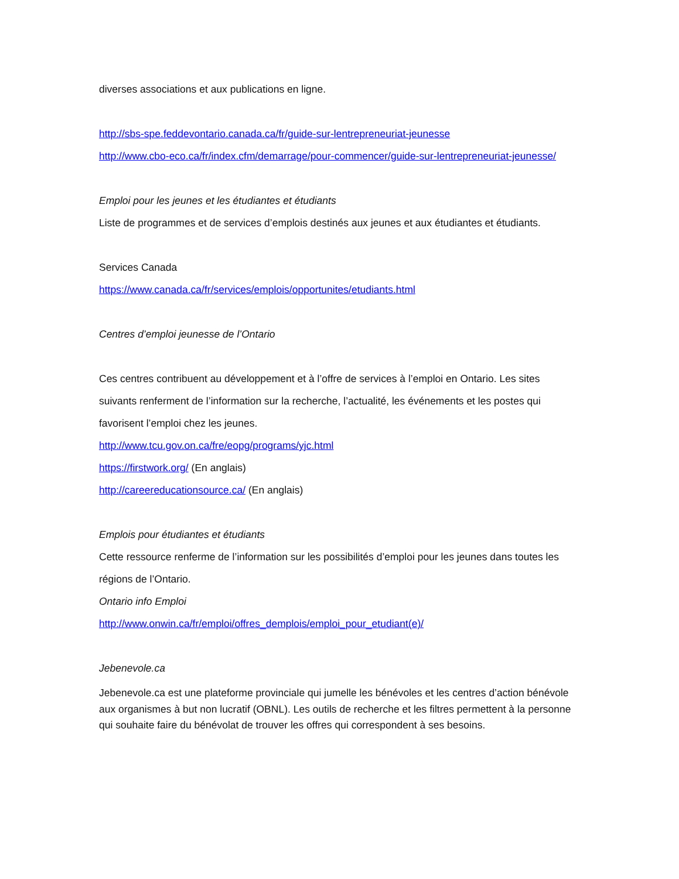diverses associations et aux publications en ligne.
http://sbs-spe.feddevontario.canada.ca/fr/guide-sur-lentrepreneuriat-jeunesse
http://www.cbo-eco.ca/fr/index.cfm/demarrage/pour-commencer/guide-sur-lentrepreneuriat-jeunesse/
Emploi pour les jeunes et les étudiantes et étudiants
Liste de programmes et de services d’emplois destinés aux jeunes et aux étudiantes et étudiants.
Services Canada
https://www.canada.ca/fr/services/emplois/opportunites/etudiants.html
Centres d’emploi jeunesse de l’Ontario
Ces centres contribuent au développement et à l’offre de services à l’emploi en Ontario. Les sites suivants renferment de l’information sur la recherche, l’actualité, les événements et les postes qui favorisent l’emploi chez les jeunes.
http://www.tcu.gov.on.ca/fre/eopg/programs/yjc.html
https://firstwork.org/ (En anglais)
http://careereducationsource.ca/ (En anglais)
Emplois pour étudiantes et étudiants
Cette ressource renferme de l’information sur les possibilités d’emploi pour les jeunes dans toutes les régions de l’Ontario.
Ontario info Emploi
http://www.onwin.ca/fr/emploi/offres_demplois/emploi_pour_etudiant(e)/
Jebenevole.ca
Jebenevole.ca est une plateforme provinciale qui jumelle les bénévoles et les centres d’action bénévole aux organismes à but non lucratif (OBNL). Les outils de recherche et les filtres permettent à la personne qui souhaite faire du bénévolat de trouver les offres qui correspondent à ses besoins.